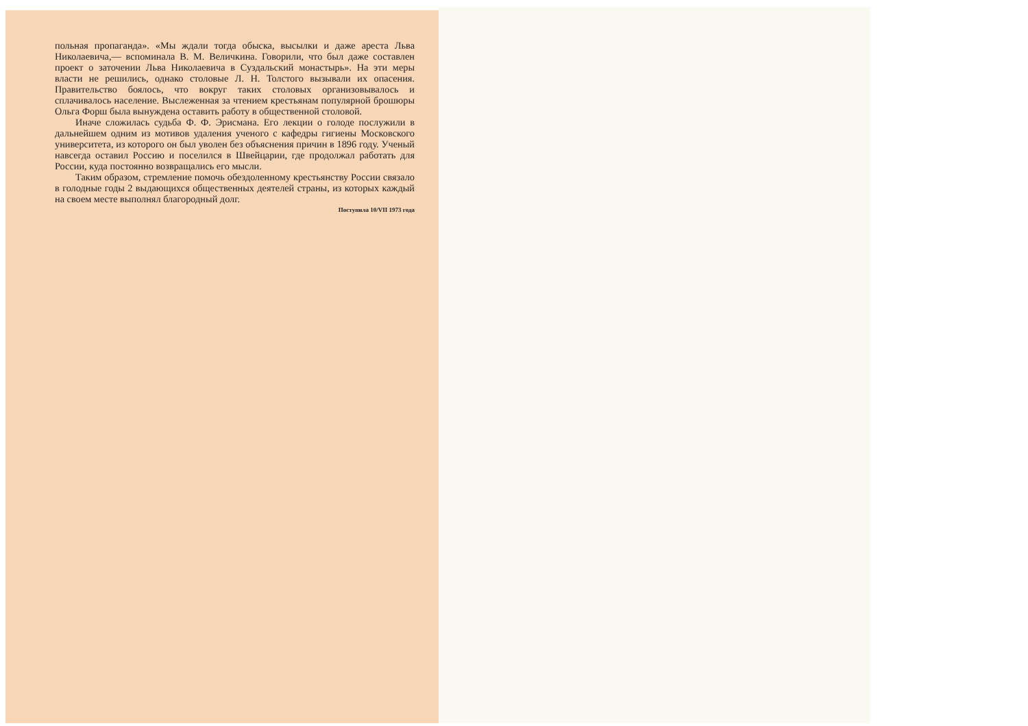польная пропаганда». «Мы ждали тогда обыска, высылки и даже ареста Льва Николаевича,— вспоминала В. М. Величкина. Говорили, что был даже составлен проект о заточении Льва Николаевича в Суздальский монастырь». На эти меры власти не решились, однако столовые Л. Н. Толстого вызывали их опасения. Правительство боялось, что вокруг таких столовых организовывалось и сплачивалось население. Выслеженная за чтением крестьянам популярной брошюры Ольга Форш была вынуждена оставить работу в общественной столовой.
Иначе сложилась судьба Ф. Ф. Эрисмана. Его лекции о голоде послужили в дальнейшем одним из мотивов удаления ученого с кафедры гигиены Московского университета, из которого он был уволен без объяснения причин в 1896 году. Ученый навсегда оставил Россию и поселился в Швейцарии, где продолжал работать для России, куда постоянно возвращались его мысли.
Таким образом, стремление помочь обездоленному крестьянству России связало в голодные годы 2 выдающихся общественных деятелей страны, из которых каждый на своем месте выполнял благородный долг.
Поступила 10/VII 1973 года